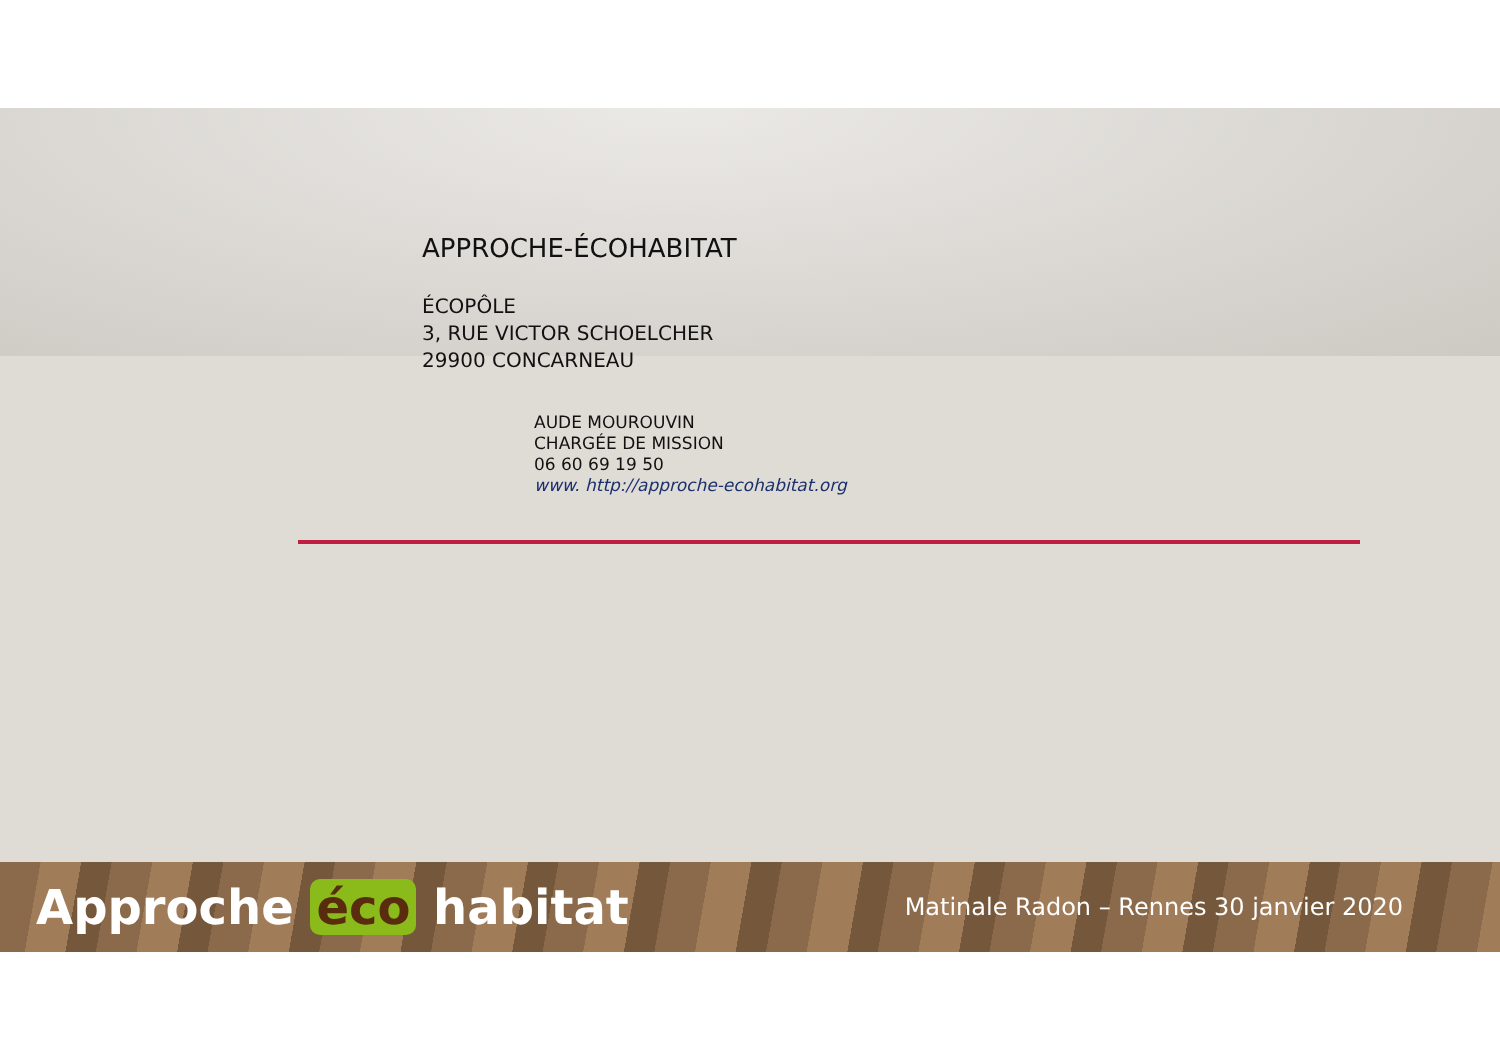APPROCHE-ÉCOHABITAT
ÉCOPÔLE
3, RUE VICTOR SCHOELCHER
29900 CONCARNEAU
AUDE MOUROUVIN
CHARGÉE DE MISSION
06 60 69 19 50
www. http://approche-ecohabitat.org
Approche éco habitat Matinale Radon – Rennes 30 janvier 2020